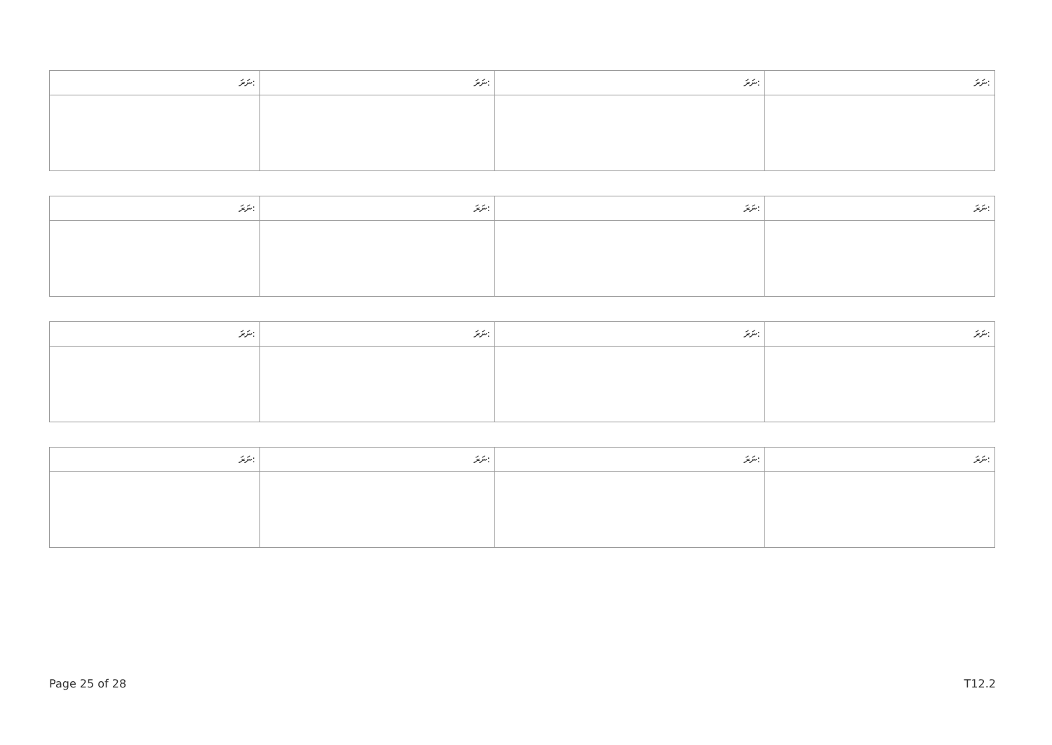| ނަރަ: | ނަރަ: | ނަރަ: | ނަރަ: |
| ނަރަ: | ނަރަ: | ނަރަ: | ނަރަ: |
| ނަރަ: | ނަރަ: | ނަރަ: | ނަރަ: |
| ނަރަ: | ނަރަ: | ނަރަ: | ނަރަ: |
Page 25 of 28 T12.2